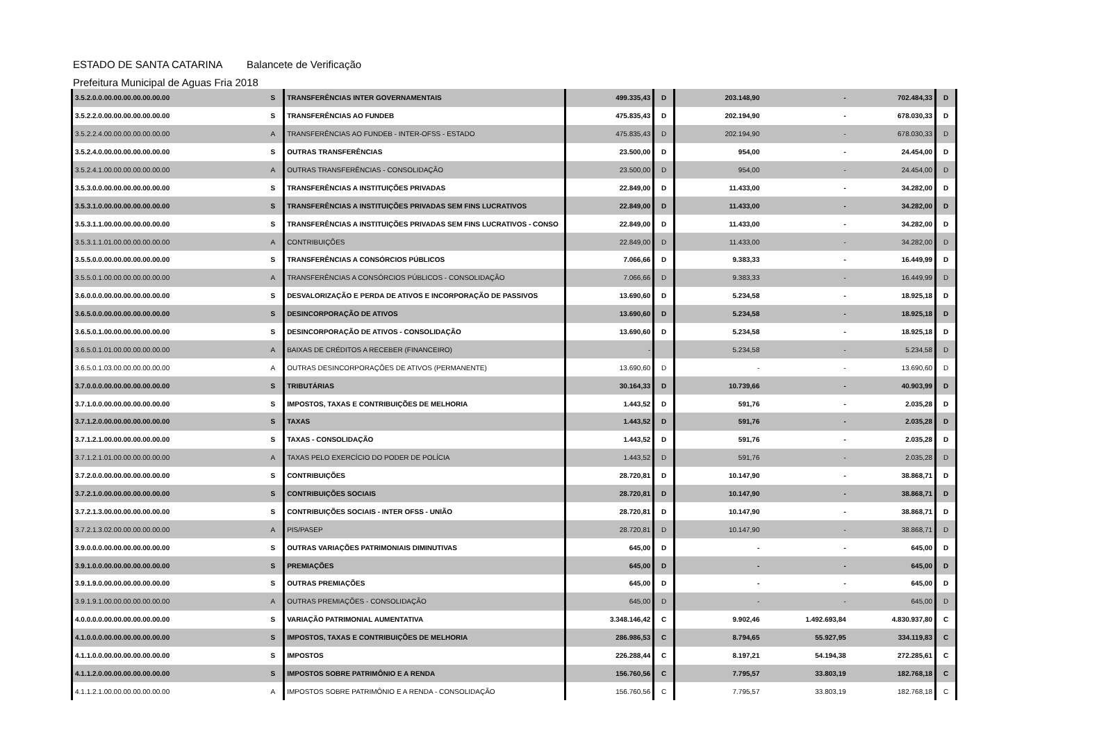ESTADO DE SANTA CATARINA Balancete de Verificação
Prefeitura Municipal de Aguas Fria 2018
| 3.5.2.0.0.00.00.00.00.00.00.00 | S | TRANSFERÊNCIAS INTER GOVERNAMENTAIS | 499.335,43 | D | 203.148,90 | - | 702.484,33 | D |
| 3.5.2.2.0.00.00.00.00.00.00.00 | S | TRANSFERÊNCIAS AO FUNDEB | 475.835,43 | D | 202.194,90 | - | 678.030,33 | D |
| 3.5.2.2.4.00.00.00.00.00.00.00 | A | TRANSFERÊNCIAS AO FUNDEB - INTER-OFSS - ESTADO | 475.835,43 | D | 202.194,90 | - | 678.030,33 | D |
| 3.5.2.4.0.00.00.00.00.00.00.00 | S | OUTRAS TRANSFERÊNCIAS | 23.500,00 | D | 954,00 | - | 24.454,00 | D |
| 3.5.2.4.1.00.00.00.00.00.00.00 | A | OUTRAS TRANSFERÊNCIAS - CONSOLIDAÇÃO | 23.500,00 | D | 954,00 | - | 24.454,00 | D |
| 3.5.3.0.0.00.00.00.00.00.00.00 | S | TRANSFERÊNCIAS A INSTITUIÇÕES PRIVADAS | 22.849,00 | D | 11.433,00 | - | 34.282,00 | D |
| 3.5.3.1.0.00.00.00.00.00.00.00 | S | TRANSFERÊNCIAS A INSTITUIÇÕES PRIVADAS SEM FINS LUCRATIVOS | 22.849,00 | D | 11.433,00 | - | 34.282,00 | D |
| 3.5.3.1.1.00.00.00.00.00.00.00 | S | TRANSFERÊNCIAS A INSTITUIÇÕES PRIVADAS SEM FINS LUCRATIVOS - CONSO | 22.849,00 | D | 11.433,00 | - | 34.282,00 | D |
| 3.5.3.1.1.01.00.00.00.00.00.00 | A | CONTRIBUIÇÕES | 22.849,00 | D | 11.433,00 | - | 34.282,00 | D |
| 3.5.5.0.0.00.00.00.00.00.00.00 | S | TRANSFERÊNCIAS A CONSÓRCIOS PÚBLICOS | 7.066,66 | D | 9.383,33 | - | 16.449,99 | D |
| 3.5.5.0.1.00.00.00.00.00.00.00 | A | TRANSFERÊNCIAS A CONSÓRCIOS PÚBLICOS - CONSOLIDAÇÃO | 7.066,66 | D | 9.383,33 | - | 16.449,99 | D |
| 3.6.0.0.0.00.00.00.00.00.00.00 | S | DESVALORIZAÇÃO E PERDA DE ATIVOS E INCORPORAÇÃO DE PASSIVOS | 13.690,60 | D | 5.234,58 | - | 18.925,18 | D |
| 3.6.5.0.0.00.00.00.00.00.00.00 | S | DESINCORPORAÇÃO DE ATIVOS | 13.690,60 | D | 5.234,58 | - | 18.925,18 | D |
| 3.6.5.0.1.00.00.00.00.00.00.00 | S | DESINCORPORAÇÃO DE ATIVOS - CONSOLIDAÇÃO | 13.690,60 | D | 5.234,58 | - | 18.925,18 | D |
| 3.6.5.0.1.01.00.00.00.00.00.00 | A | BAIXAS DE CRÉDITOS A RECEBER (FINANCEIRO) | - | | 5.234,58 | - | 5.234,58 | D |
| 3.6.5.0.1.03.00.00.00.00.00.00 | A | OUTRAS DESINCORPORAÇÕES DE ATIVOS (PERMANENTE) | 13.690,60 | D | - | - | 13.690,60 | D |
| 3.7.0.0.0.00.00.00.00.00.00.00 | S | TRIBUTÁRIAS | 30.164,33 | D | 10.739,66 | - | 40.903,99 | D |
| 3.7.1.0.0.00.00.00.00.00.00.00 | S | IMPOSTOS, TAXAS E CONTRIBUIÇÕES DE MELHORIA | 1.443,52 | D | 591,76 | - | 2.035,28 | D |
| 3.7.1.2.0.00.00.00.00.00.00.00 | S | TAXAS | 1.443,52 | D | 591,76 | - | 2.035,28 | D |
| 3.7.1.2.1.00.00.00.00.00.00.00 | S | TAXAS - CONSOLIDAÇÃO | 1.443,52 | D | 591,76 | - | 2.035,28 | D |
| 3.7.1.2.1.01.00.00.00.00.00.00 | A | TAXAS PELO EXERCÍCIO DO PODER DE POLÍCIA | 1.443,52 | D | 591,76 | - | 2.035,28 | D |
| 3.7.2.0.0.00.00.00.00.00.00.00 | S | CONTRIBUIÇÕES | 28.720,81 | D | 10.147,90 | - | 38.868,71 | D |
| 3.7.2.1.0.00.00.00.00.00.00.00 | S | CONTRIBUIÇÕES SOCIAIS | 28.720,81 | D | 10.147,90 | - | 38.868,71 | D |
| 3.7.2.1.3.00.00.00.00.00.00.00 | S | CONTRIBUIÇÕES SOCIAIS - INTER OFSS - UNIÃO | 28.720,81 | D | 10.147,90 | - | 38.868,71 | D |
| 3.7.2.1.3.02.00.00.00.00.00.00 | A | PIS/PASEP | 28.720,81 | D | 10.147,90 | - | 38.868,71 | D |
| 3.9.0.0.0.00.00.00.00.00.00.00 | S | OUTRAS VARIAÇÕES PATRIMONIAIS DIMINUTIVAS | 645,00 | D | - | - | 645,00 | D |
| 3.9.1.0.0.00.00.00.00.00.00.00 | S | PREMIAÇÕES | 645,00 | D | - | - | 645,00 | D |
| 3.9.1.9.0.00.00.00.00.00.00.00 | S | OUTRAS PREMIAÇÕES | 645,00 | D | - | - | 645,00 | D |
| 3.9.1.9.1.00.00.00.00.00.00.00 | A | OUTRAS PREMIAÇÕES - CONSOLIDAÇÃO | 645,00 | D | - | - | 645,00 | D |
| 4.0.0.0.0.00.00.00.00.00.00.00 | S | VARIAÇÃO PATRIMONIAL AUMENTATIVA | 3.348.146,42 | C | 9.902,46 | 1.492.693,84 | 4.830.937,80 | C |
| 4.1.0.0.0.00.00.00.00.00.00.00 | S | IMPOSTOS, TAXAS E CONTRIBUIÇÕES DE MELHORIA | 286.986,53 | C | 8.794,65 | 55.927,95 | 334.119,83 | C |
| 4.1.1.0.0.00.00.00.00.00.00.00 | S | IMPOSTOS | 226.288,44 | C | 8.197,21 | 54.194,38 | 272.285,61 | C |
| 4.1.1.2.0.00.00.00.00.00.00.00 | S | IMPOSTOS SOBRE PATRIMÔNIO E A RENDA | 156.760,56 | C | 7.795,57 | 33.803,19 | 182.768,18 | C |
| 4.1.1.2.1.00.00.00.00.00.00.00 | A | IMPOSTOS SOBRE PATRIMÔNIO E A RENDA - CONSOLIDAÇÃO | 156.760,56 | C | 7.795,57 | 33.803,19 | 182.768,18 | C |